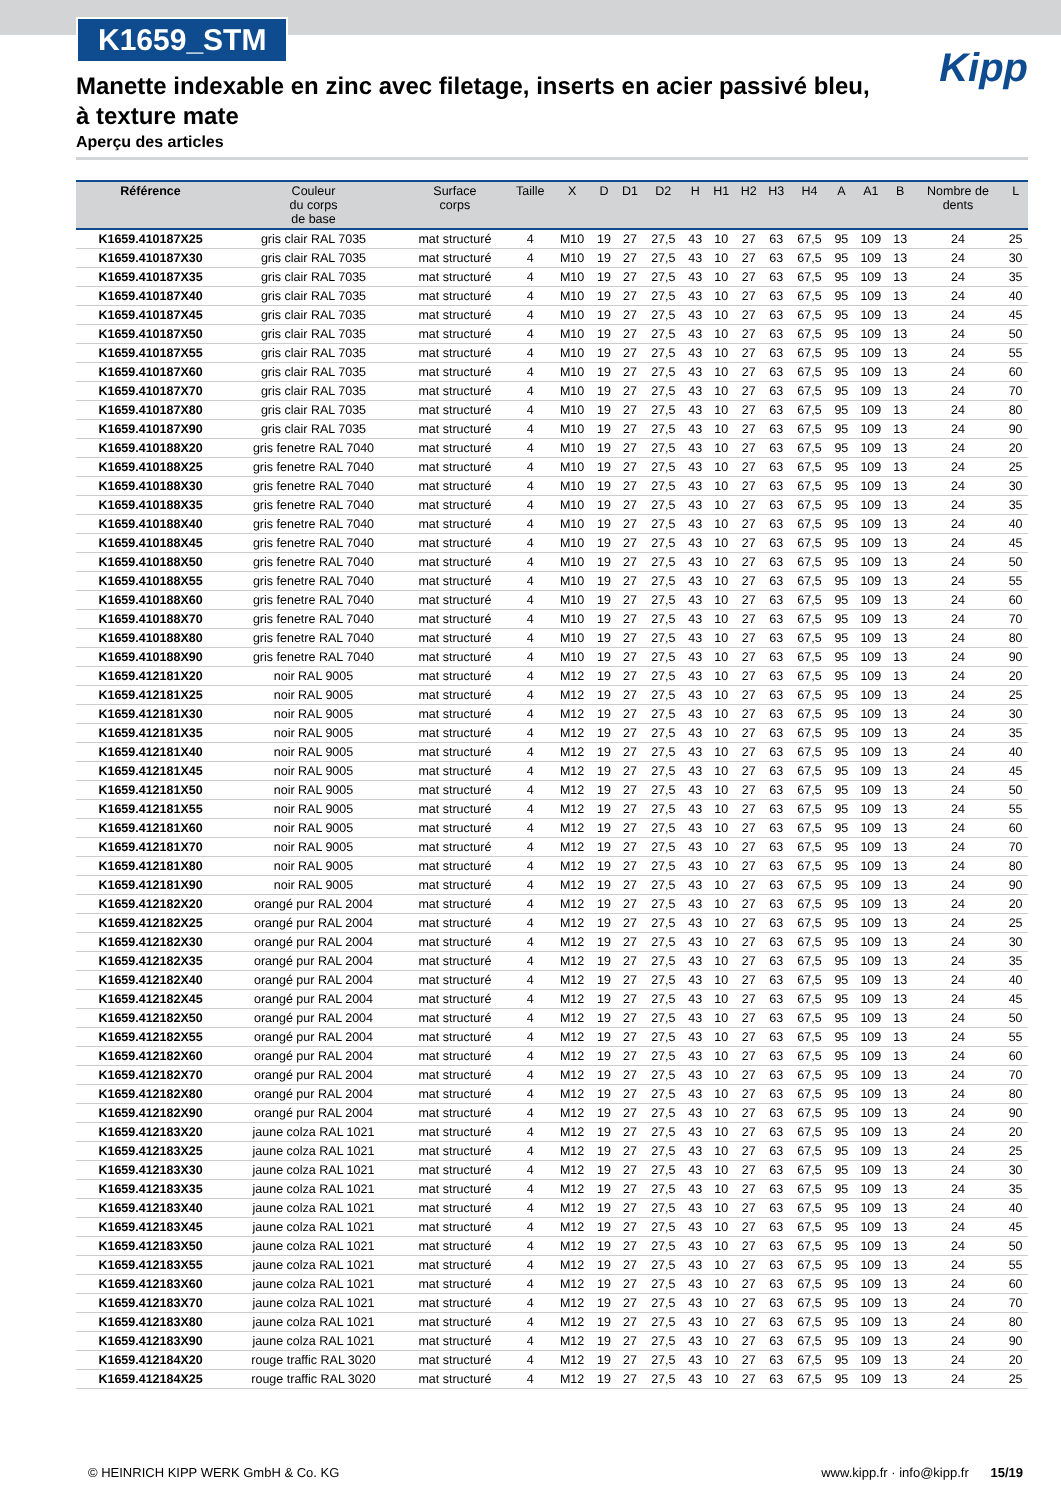K1659_STM
Kipp
Manette indexable en zinc avec filetage, inserts en acier passivé bleu, à texture mate
Aperçu des articles
| Référence | Couleur du corps de base | Surface corps | Taille | X | D | D1 | D2 | H | H1 | H2 | H3 | H4 | A | A1 | B | Nombre de dents | L |
| --- | --- | --- | --- | --- | --- | --- | --- | --- | --- | --- | --- | --- | --- | --- | --- | --- | --- |
| K1659.410187X25 | gris clair RAL 7035 | mat structuré | 4 | M10 | 19 | 27 | 27,5 | 43 | 10 | 27 | 63 | 67,5 | 95 | 109 | 13 | 24 | 25 |
| K1659.410187X30 | gris clair RAL 7035 | mat structuré | 4 | M10 | 19 | 27 | 27,5 | 43 | 10 | 27 | 63 | 67,5 | 95 | 109 | 13 | 24 | 30 |
| K1659.410187X35 | gris clair RAL 7035 | mat structuré | 4 | M10 | 19 | 27 | 27,5 | 43 | 10 | 27 | 63 | 67,5 | 95 | 109 | 13 | 24 | 35 |
| K1659.410187X40 | gris clair RAL 7035 | mat structuré | 4 | M10 | 19 | 27 | 27,5 | 43 | 10 | 27 | 63 | 67,5 | 95 | 109 | 13 | 24 | 40 |
| K1659.410187X45 | gris clair RAL 7035 | mat structuré | 4 | M10 | 19 | 27 | 27,5 | 43 | 10 | 27 | 63 | 67,5 | 95 | 109 | 13 | 24 | 45 |
| K1659.410187X50 | gris clair RAL 7035 | mat structuré | 4 | M10 | 19 | 27 | 27,5 | 43 | 10 | 27 | 63 | 67,5 | 95 | 109 | 13 | 24 | 50 |
| K1659.410187X55 | gris clair RAL 7035 | mat structuré | 4 | M10 | 19 | 27 | 27,5 | 43 | 10 | 27 | 63 | 67,5 | 95 | 109 | 13 | 24 | 55 |
| K1659.410187X60 | gris clair RAL 7035 | mat structuré | 4 | M10 | 19 | 27 | 27,5 | 43 | 10 | 27 | 63 | 67,5 | 95 | 109 | 13 | 24 | 60 |
| K1659.410187X70 | gris clair RAL 7035 | mat structuré | 4 | M10 | 19 | 27 | 27,5 | 43 | 10 | 27 | 63 | 67,5 | 95 | 109 | 13 | 24 | 70 |
| K1659.410187X80 | gris clair RAL 7035 | mat structuré | 4 | M10 | 19 | 27 | 27,5 | 43 | 10 | 27 | 63 | 67,5 | 95 | 109 | 13 | 24 | 80 |
| K1659.410187X90 | gris clair RAL 7035 | mat structuré | 4 | M10 | 19 | 27 | 27,5 | 43 | 10 | 27 | 63 | 67,5 | 95 | 109 | 13 | 24 | 90 |
| K1659.410188X20 | gris fenetre RAL 7040 | mat structuré | 4 | M10 | 19 | 27 | 27,5 | 43 | 10 | 27 | 63 | 67,5 | 95 | 109 | 13 | 24 | 20 |
| K1659.410188X25 | gris fenetre RAL 7040 | mat structuré | 4 | M10 | 19 | 27 | 27,5 | 43 | 10 | 27 | 63 | 67,5 | 95 | 109 | 13 | 24 | 25 |
| K1659.410188X30 | gris fenetre RAL 7040 | mat structuré | 4 | M10 | 19 | 27 | 27,5 | 43 | 10 | 27 | 63 | 67,5 | 95 | 109 | 13 | 24 | 30 |
| K1659.410188X35 | gris fenetre RAL 7040 | mat structuré | 4 | M10 | 19 | 27 | 27,5 | 43 | 10 | 27 | 63 | 67,5 | 95 | 109 | 13 | 24 | 35 |
| K1659.410188X40 | gris fenetre RAL 7040 | mat structuré | 4 | M10 | 19 | 27 | 27,5 | 43 | 10 | 27 | 63 | 67,5 | 95 | 109 | 13 | 24 | 40 |
| K1659.410188X45 | gris fenetre RAL 7040 | mat structuré | 4 | M10 | 19 | 27 | 27,5 | 43 | 10 | 27 | 63 | 67,5 | 95 | 109 | 13 | 24 | 45 |
| K1659.410188X50 | gris fenetre RAL 7040 | mat structuré | 4 | M10 | 19 | 27 | 27,5 | 43 | 10 | 27 | 63 | 67,5 | 95 | 109 | 13 | 24 | 50 |
| K1659.410188X55 | gris fenetre RAL 7040 | mat structuré | 4 | M10 | 19 | 27 | 27,5 | 43 | 10 | 27 | 63 | 67,5 | 95 | 109 | 13 | 24 | 55 |
| K1659.410188X60 | gris fenetre RAL 7040 | mat structuré | 4 | M10 | 19 | 27 | 27,5 | 43 | 10 | 27 | 63 | 67,5 | 95 | 109 | 13 | 24 | 60 |
| K1659.410188X70 | gris fenetre RAL 7040 | mat structuré | 4 | M10 | 19 | 27 | 27,5 | 43 | 10 | 27 | 63 | 67,5 | 95 | 109 | 13 | 24 | 70 |
| K1659.410188X80 | gris fenetre RAL 7040 | mat structuré | 4 | M10 | 19 | 27 | 27,5 | 43 | 10 | 27 | 63 | 67,5 | 95 | 109 | 13 | 24 | 80 |
| K1659.410188X90 | gris fenetre RAL 7040 | mat structuré | 4 | M10 | 19 | 27 | 27,5 | 43 | 10 | 27 | 63 | 67,5 | 95 | 109 | 13 | 24 | 90 |
| K1659.412181X20 | noir RAL 9005 | mat structuré | 4 | M12 | 19 | 27 | 27,5 | 43 | 10 | 27 | 63 | 67,5 | 95 | 109 | 13 | 24 | 20 |
| K1659.412181X25 | noir RAL 9005 | mat structuré | 4 | M12 | 19 | 27 | 27,5 | 43 | 10 | 27 | 63 | 67,5 | 95 | 109 | 13 | 24 | 25 |
| K1659.412181X30 | noir RAL 9005 | mat structuré | 4 | M12 | 19 | 27 | 27,5 | 43 | 10 | 27 | 63 | 67,5 | 95 | 109 | 13 | 24 | 30 |
| K1659.412181X35 | noir RAL 9005 | mat structuré | 4 | M12 | 19 | 27 | 27,5 | 43 | 10 | 27 | 63 | 67,5 | 95 | 109 | 13 | 24 | 35 |
| K1659.412181X40 | noir RAL 9005 | mat structuré | 4 | M12 | 19 | 27 | 27,5 | 43 | 10 | 27 | 63 | 67,5 | 95 | 109 | 13 | 24 | 40 |
| K1659.412181X45 | noir RAL 9005 | mat structuré | 4 | M12 | 19 | 27 | 27,5 | 43 | 10 | 27 | 63 | 67,5 | 95 | 109 | 13 | 24 | 45 |
| K1659.412181X50 | noir RAL 9005 | mat structuré | 4 | M12 | 19 | 27 | 27,5 | 43 | 10 | 27 | 63 | 67,5 | 95 | 109 | 13 | 24 | 50 |
| K1659.412181X55 | noir RAL 9005 | mat structuré | 4 | M12 | 19 | 27 | 27,5 | 43 | 10 | 27 | 63 | 67,5 | 95 | 109 | 13 | 24 | 55 |
| K1659.412181X60 | noir RAL 9005 | mat structuré | 4 | M12 | 19 | 27 | 27,5 | 43 | 10 | 27 | 63 | 67,5 | 95 | 109 | 13 | 24 | 60 |
| K1659.412181X70 | noir RAL 9005 | mat structuré | 4 | M12 | 19 | 27 | 27,5 | 43 | 10 | 27 | 63 | 67,5 | 95 | 109 | 13 | 24 | 70 |
| K1659.412181X80 | noir RAL 9005 | mat structuré | 4 | M12 | 19 | 27 | 27,5 | 43 | 10 | 27 | 63 | 67,5 | 95 | 109 | 13 | 24 | 80 |
| K1659.412181X90 | noir RAL 9005 | mat structuré | 4 | M12 | 19 | 27 | 27,5 | 43 | 10 | 27 | 63 | 67,5 | 95 | 109 | 13 | 24 | 90 |
| K1659.412182X20 | orangé pur RAL 2004 | mat structuré | 4 | M12 | 19 | 27 | 27,5 | 43 | 10 | 27 | 63 | 67,5 | 95 | 109 | 13 | 24 | 20 |
| K1659.412182X25 | orangé pur RAL 2004 | mat structuré | 4 | M12 | 19 | 27 | 27,5 | 43 | 10 | 27 | 63 | 67,5 | 95 | 109 | 13 | 24 | 25 |
| K1659.412182X30 | orangé pur RAL 2004 | mat structuré | 4 | M12 | 19 | 27 | 27,5 | 43 | 10 | 27 | 63 | 67,5 | 95 | 109 | 13 | 24 | 30 |
| K1659.412182X35 | orangé pur RAL 2004 | mat structuré | 4 | M12 | 19 | 27 | 27,5 | 43 | 10 | 27 | 63 | 67,5 | 95 | 109 | 13 | 24 | 35 |
| K1659.412182X40 | orangé pur RAL 2004 | mat structuré | 4 | M12 | 19 | 27 | 27,5 | 43 | 10 | 27 | 63 | 67,5 | 95 | 109 | 13 | 24 | 40 |
| K1659.412182X45 | orangé pur RAL 2004 | mat structuré | 4 | M12 | 19 | 27 | 27,5 | 43 | 10 | 27 | 63 | 67,5 | 95 | 109 | 13 | 24 | 45 |
| K1659.412182X50 | orangé pur RAL 2004 | mat structuré | 4 | M12 | 19 | 27 | 27,5 | 43 | 10 | 27 | 63 | 67,5 | 95 | 109 | 13 | 24 | 50 |
| K1659.412182X55 | orangé pur RAL 2004 | mat structuré | 4 | M12 | 19 | 27 | 27,5 | 43 | 10 | 27 | 63 | 67,5 | 95 | 109 | 13 | 24 | 55 |
| K1659.412182X60 | orangé pur RAL 2004 | mat structuré | 4 | M12 | 19 | 27 | 27,5 | 43 | 10 | 27 | 63 | 67,5 | 95 | 109 | 13 | 24 | 60 |
| K1659.412182X70 | orangé pur RAL 2004 | mat structuré | 4 | M12 | 19 | 27 | 27,5 | 43 | 10 | 27 | 63 | 67,5 | 95 | 109 | 13 | 24 | 70 |
| K1659.412182X80 | orangé pur RAL 2004 | mat structuré | 4 | M12 | 19 | 27 | 27,5 | 43 | 10 | 27 | 63 | 67,5 | 95 | 109 | 13 | 24 | 80 |
| K1659.412182X90 | orangé pur RAL 2004 | mat structuré | 4 | M12 | 19 | 27 | 27,5 | 43 | 10 | 27 | 63 | 67,5 | 95 | 109 | 13 | 24 | 90 |
| K1659.412183X20 | jaune colza RAL 1021 | mat structuré | 4 | M12 | 19 | 27 | 27,5 | 43 | 10 | 27 | 63 | 67,5 | 95 | 109 | 13 | 24 | 20 |
| K1659.412183X25 | jaune colza RAL 1021 | mat structuré | 4 | M12 | 19 | 27 | 27,5 | 43 | 10 | 27 | 63 | 67,5 | 95 | 109 | 13 | 24 | 25 |
| K1659.412183X30 | jaune colza RAL 1021 | mat structuré | 4 | M12 | 19 | 27 | 27,5 | 43 | 10 | 27 | 63 | 67,5 | 95 | 109 | 13 | 24 | 30 |
| K1659.412183X35 | jaune colza RAL 1021 | mat structuré | 4 | M12 | 19 | 27 | 27,5 | 43 | 10 | 27 | 63 | 67,5 | 95 | 109 | 13 | 24 | 35 |
| K1659.412183X40 | jaune colza RAL 1021 | mat structuré | 4 | M12 | 19 | 27 | 27,5 | 43 | 10 | 27 | 63 | 67,5 | 95 | 109 | 13 | 24 | 40 |
| K1659.412183X45 | jaune colza RAL 1021 | mat structuré | 4 | M12 | 19 | 27 | 27,5 | 43 | 10 | 27 | 63 | 67,5 | 95 | 109 | 13 | 24 | 45 |
| K1659.412183X50 | jaune colza RAL 1021 | mat structuré | 4 | M12 | 19 | 27 | 27,5 | 43 | 10 | 27 | 63 | 67,5 | 95 | 109 | 13 | 24 | 50 |
| K1659.412183X55 | jaune colza RAL 1021 | mat structuré | 4 | M12 | 19 | 27 | 27,5 | 43 | 10 | 27 | 63 | 67,5 | 95 | 109 | 13 | 24 | 55 |
| K1659.412183X60 | jaune colza RAL 1021 | mat structuré | 4 | M12 | 19 | 27 | 27,5 | 43 | 10 | 27 | 63 | 67,5 | 95 | 109 | 13 | 24 | 60 |
| K1659.412183X70 | jaune colza RAL 1021 | mat structuré | 4 | M12 | 19 | 27 | 27,5 | 43 | 10 | 27 | 63 | 67,5 | 95 | 109 | 13 | 24 | 70 |
| K1659.412183X80 | jaune colza RAL 1021 | mat structuré | 4 | M12 | 19 | 27 | 27,5 | 43 | 10 | 27 | 63 | 67,5 | 95 | 109 | 13 | 24 | 80 |
| K1659.412183X90 | jaune colza RAL 1021 | mat structuré | 4 | M12 | 19 | 27 | 27,5 | 43 | 10 | 27 | 63 | 67,5 | 95 | 109 | 13 | 24 | 90 |
| K1659.412184X20 | rouge traffic RAL 3020 | mat structuré | 4 | M12 | 19 | 27 | 27,5 | 43 | 10 | 27 | 63 | 67,5 | 95 | 109 | 13 | 24 | 20 |
| K1659.412184X25 | rouge traffic RAL 3020 | mat structuré | 4 | M12 | 19 | 27 | 27,5 | 43 | 10 | 27 | 63 | 67,5 | 95 | 109 | 13 | 24 | 25 |
© HEINRICH KIPP WERK GmbH & Co. KG www.kipp.fr · info@kipp.fr 15/19